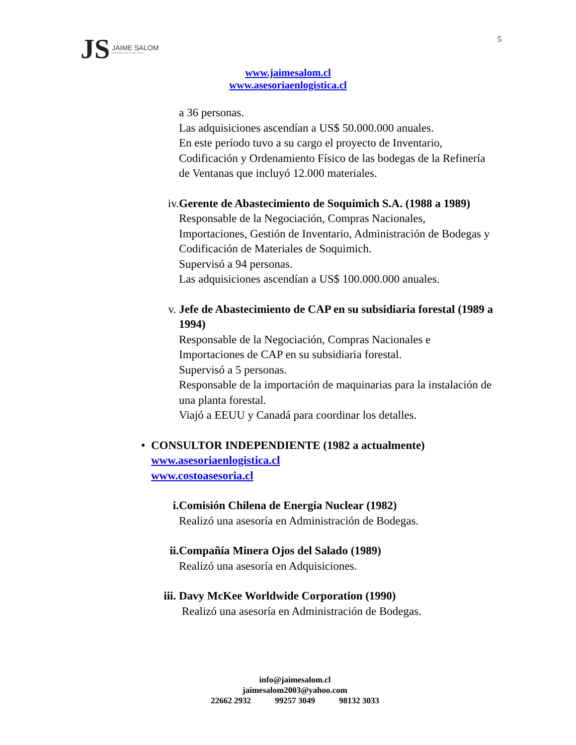JS JAIME SALOM
INGENIERO CIVIL DE INDUSTRIAS
5
www.jaimesalom.cl
www.asesoriaenlogistica.cl
a 36 personas.
Las adquisiciones ascendían a US$ 50.000.000 anuales.
En este período tuvo a su cargo el proyecto de Inventario, Codificación y Ordenamiento Físico de las bodegas de la Refinería de Ventanas que incluyó 12.000 materiales.
iv. Gerente de Abastecimiento de Soquimich S.A. (1988 a 1989)
Responsable de la Negociación, Compras Nacionales, Importaciones, Gestión de Inventario, Administración de Bodegas y Codificación de Materiales de Soquimich.
Supervisó a 94 personas.
Las adquisiciones ascendían a US$ 100.000.000 anuales.
v. Jefe de Abastecimiento de CAP en su subsidiaria forestal (1989 a 1994)
Responsable de la Negociación, Compras Nacionales e Importaciones de CAP en su subsidiaria forestal.
Supervisó a 5 personas.
Responsable de la importación de maquinarias para la instalación de una planta forestal.
Viajó a EEUU y Canadá para coordinar los detalles.
• CONSULTOR INDEPENDIENTE (1982 a actualmente)
www.asesoriaenlogistica.cl
www.costoasesoria.cl
i. Comisión Chilena de Energía Nuclear (1982)
Realizó una asesoría en Administración de Bodegas.
ii. Compañía Minera Ojos del Salado (1989)
Realizó una asesoría en Adquisiciones.
iii. Davy McKee Worldwide Corporation (1990)
Realizó una asesoría en Administración de Bodegas.
info@jaimesalom.cl
jaimesalom2003@yahoo.com
22662 2932 99257 3049 98132 3033